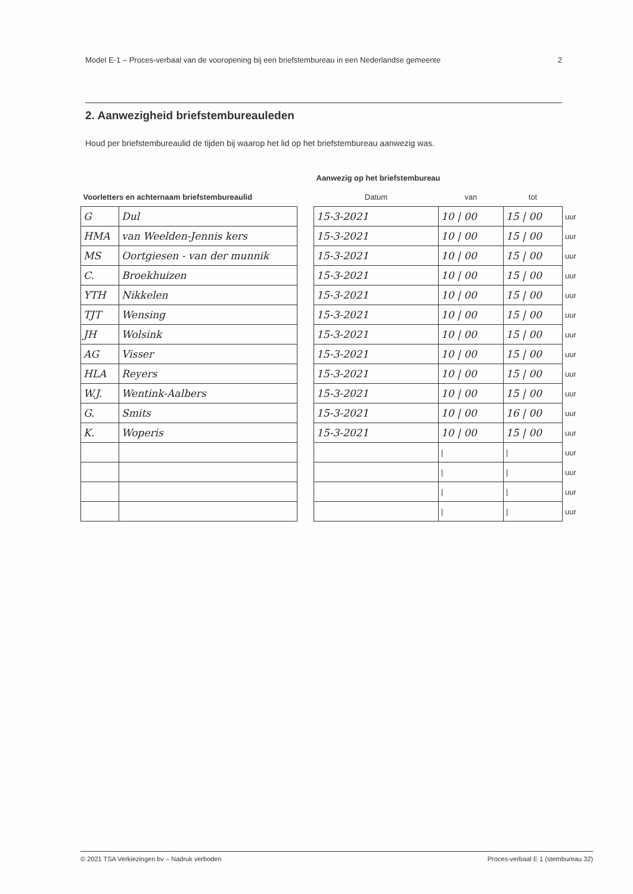Model E-1 – Proces-verbaal van de vooropening bij een briefstembureau in een Nederlandse gemeente 2
2. Aanwezigheid briefstembureauleden
Houd per briefstembureaulid de tijden bij waarop het lid op het briefstembureau aanwezig was.
| | | | Aanwezig op het briefstembureau | | | |
| --- | --- | --- | --- | --- | --- | --- |
| Voorletters en achternaam briefstembureaulid | | | Datum | van | tot | |
| G | Dul | | 15-3-2021 | 10 / 00 | 15 / 00 | uur |
| HMA | van Weelden-Jennis kers | | 15-3-2021 | 10 / 00 | 15 / 00 | uur |
| MS | Oortgiesen - van der munnik | | 15-3-2021 | 10 / 00 | 15 / 00 | uur |
| C. | Broekhuizen | | 15-3-2021 | 10 / 00 | 15 / 00 | uur |
| YTH | Nikkelen | | 15-3-2021 | 10 / 00 | 15 / 00 | uur |
| TJT | Wensing | | 15-3-2021 | 10 / 00 | 15 / 00 | uur |
| JH | Wolsink | | 15-3-2021 | 10 / 00 | 15 / 00 | uur |
| AG | Visser | | 15-3-2021 | 10 / 00 | 15 / 00 | uur |
| HLA | Reyers | | 15-3-2021 | 10 / 00 | 15 / 00 | uur |
| W.J. | Wentink-Aalbers | | 15-3-2021 | 10 / 00 | 15 / 00 | uur |
| G. | Smits | | 15-3-2021 | 10 / 00 | 16 / 00 | uur |
| K. | Woperis | | 15-3-2021 | 10 / 00 | 15 / 00 | uur |
| | | | | / | / | uur |
| | | | | / | / | uur |
| | | | | / | / | uur |
| | | | | / | / | uur |
© 2021 TSA Verkiezingen bv – Nadruk verboden Proces-verbaal E 1 (stembureau 32)